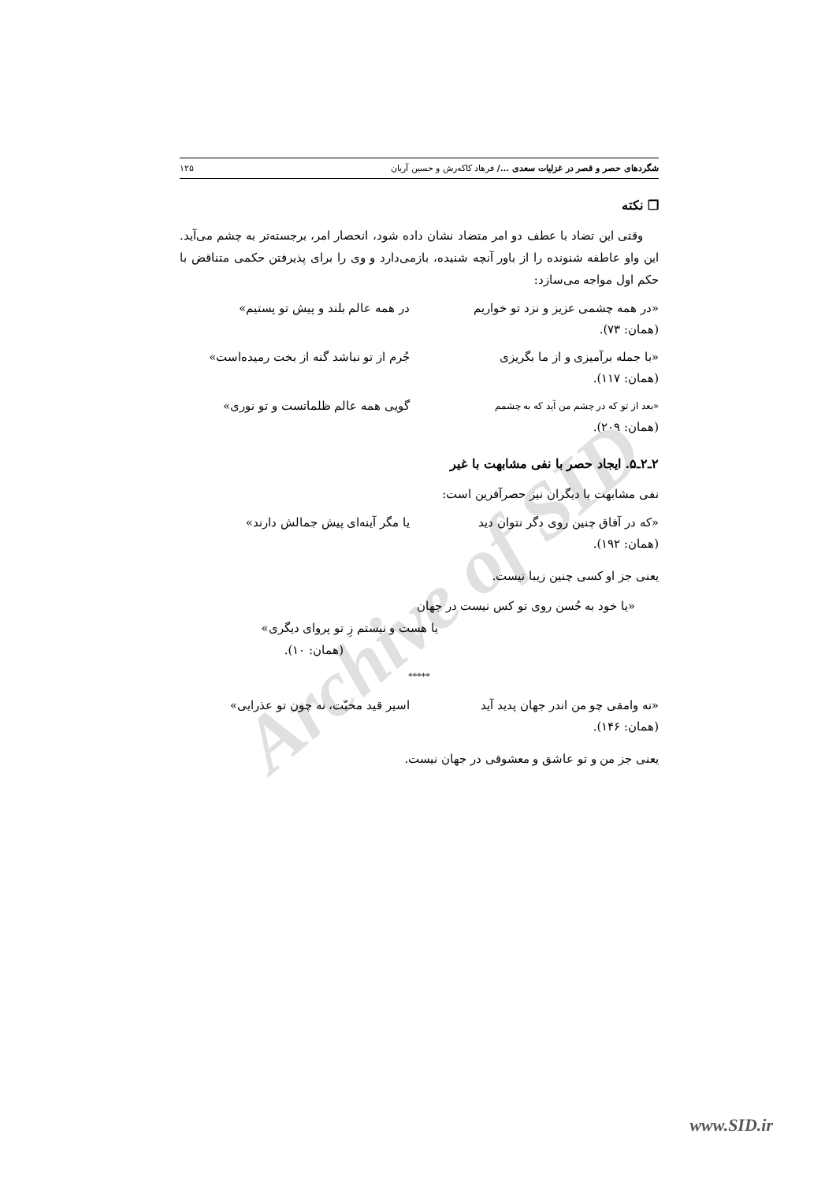Archive of SID
شگردهای حصر و قصر در غزلیات سعدی .../ فرهاد کاکه‌رش و حسین آریان ۱۲۵
❐ نکته
وقتی این تضاد با عطف دو امر متضاد نشان داده شود، انحصار امر، برجسته‌تر به چشم می‌آید. این واو عاطفه شنونده را از باور آنچه شنیده، بازمی‌دارد و وی را برای پذیرفتن حکمی متناقض با حکم اول مواجه می‌سازد:
«در همه چشمی عزیز و نزد تو خواریم در همه عالم بلند و پیش تو پستیم»
(همان: ۷۳).
«با جمله برآمیزی و از ما بگریزی جُرم از تو نباشد گنه از بخت رمیده‌است»
(همان: ۱۱۷).
«بعد از تو که در چشم من آید که به چشمم گویی همه عالم ظلماتست و تو نوری»
(همان: ۲۰۹).
۲ـ۲ـ۵. ایجاد حصر با نفی مشابهت با غیر
نفی مشابهت با دیگران نیز حصرآفرین است:
«که در آفاق چنین روی دگر نتوان دید یا مگر آینه‌ای پیش جمالش دارند»
(همان: ۱۹۲).
یعنی جز او کسی چنین زیبا نیست.
«یا خود به حُسن روی تو کس نیست در جهان
یا هست و نیستم زِ تو پروای دیگری»
(همان: ۱۰).
*****
«نه وامقی چو من اندر جهان پدید آید اسیر قید محبّت، نه چون تو عذرایی»
(همان: ۱۴۶).
یعنی جز من و تو عاشق و معشوقی در جهان نیست.
www.SID.ir